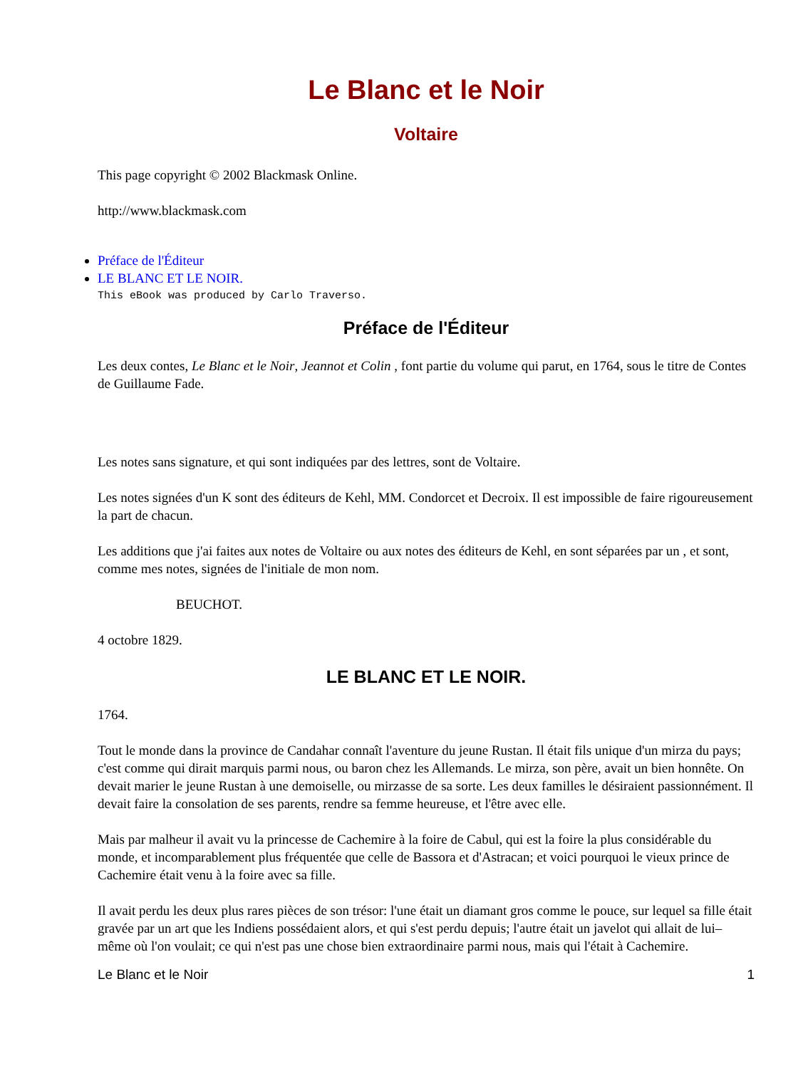Le Blanc et le Noir
Voltaire
This page copyright © 2002 Blackmask Online.
http://www.blackmask.com
Préface de l'Éditeur
LE BLANC ET LE NOIR.
This eBook was produced by Carlo Traverso.
Préface de l'Éditeur
Les deux contes, Le Blanc et le Noir, Jeannot et Colin , font partie du volume qui parut, en 1764, sous le titre de Contes de Guillaume Fade.
Les notes sans signature, et qui sont indiquées par des lettres, sont de Voltaire.
Les notes signées d'un K sont des éditeurs de Kehl, MM. Condorcet et Decroix. Il est impossible de faire rigoureusement la part de chacun.
Les additions que j'ai faites aux notes de Voltaire ou aux notes des éditeurs de Kehl, en sont séparées par un , et sont, comme mes notes, signées de l'initiale de mon nom.
BEUCHOT.
4 octobre 1829.
LE BLANC ET LE NOIR.
1764.
Tout le monde dans la province de Candahar connaît l'aventure du jeune Rustan. Il était fils unique d'un mirza du pays; c'est comme qui dirait marquis parmi nous, ou baron chez les Allemands. Le mirza, son père, avait un bien honnête. On devait marier le jeune Rustan à une demoiselle, ou mirzasse de sa sorte. Les deux familles le désiraient passionnément. Il devait faire la consolation de ses parents, rendre sa femme heureuse, et l'être avec elle.
Mais par malheur il avait vu la princesse de Cachemire à la foire de Cabul, qui est la foire la plus considérable du monde, et incomparablement plus fréquentée que celle de Bassora et d'Astracan; et voici pourquoi le vieux prince de Cachemire était venu à la foire avec sa fille.
Il avait perdu les deux plus rares pièces de son trésor: l'une était un diamant gros comme le pouce, sur lequel sa fille était gravée par un art que les Indiens possédaient alors, et qui s'est perdu depuis; l'autre était un javelot qui allait de lui–même où l'on voulait; ce qui n'est pas une chose bien extraordinaire parmi nous, mais qui l'était à Cachemire.
Le Blanc et le Noir 1